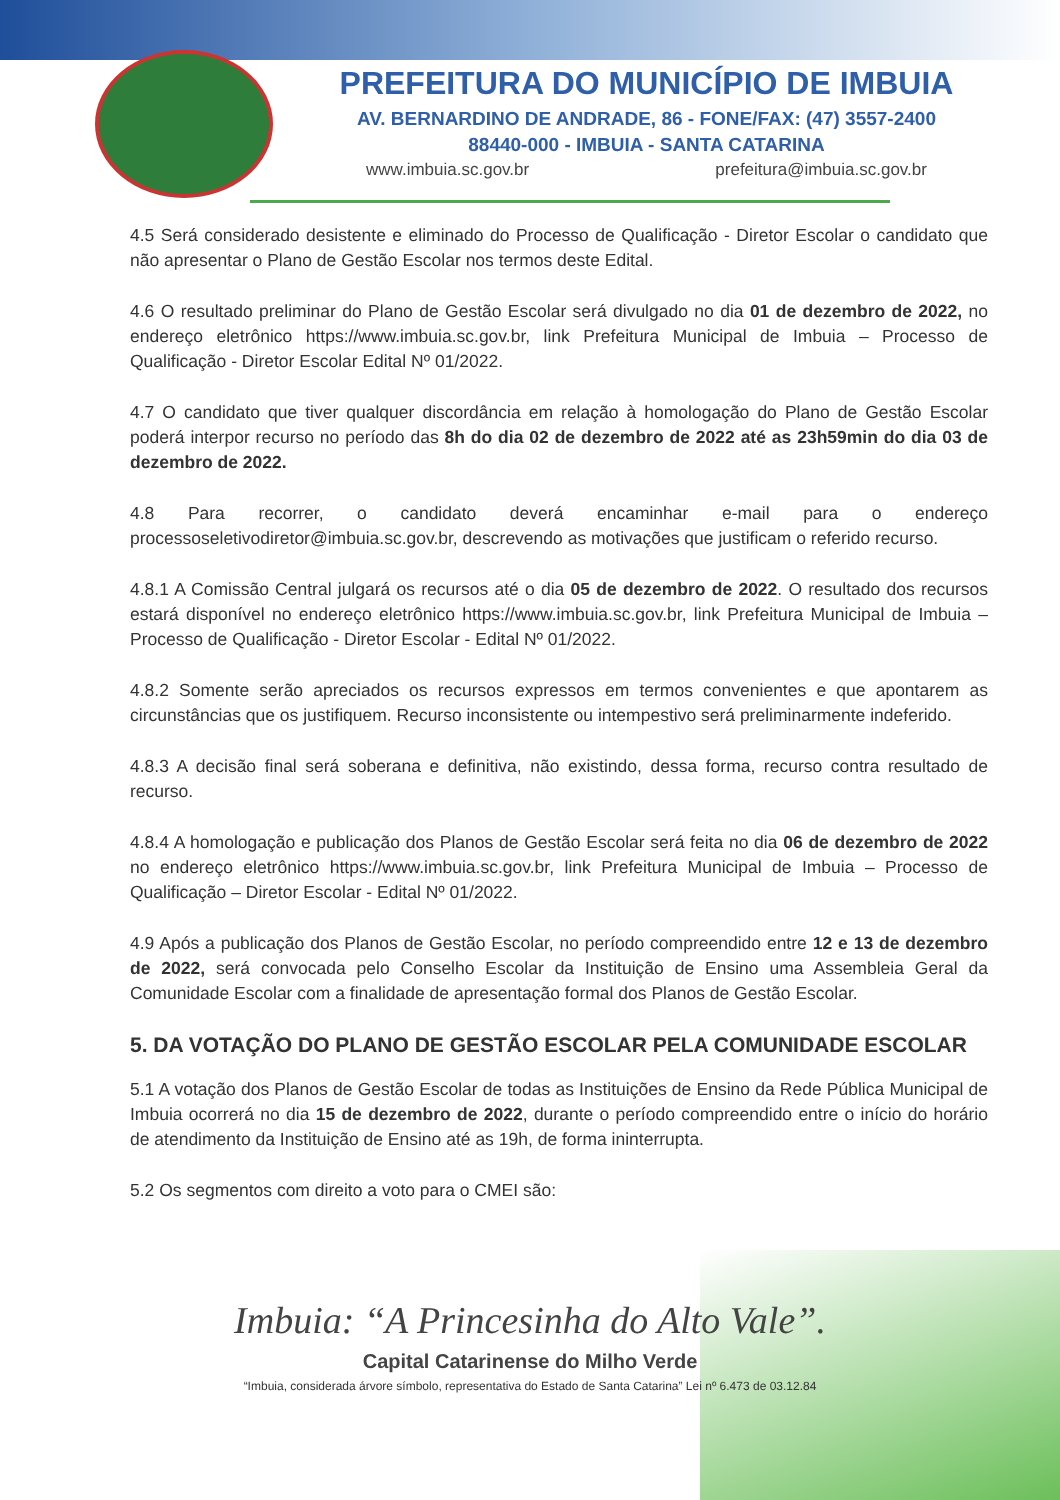PREFEITURA DO MUNICÍPIO DE IMBUIA
AV. BERNARDINO DE ANDRADE, 86 - FONE/FAX: (47) 3557-2400
88440-000 - IMBUIA - SANTA CATARINA
www.imbuia.sc.gov.br prefeitura@imbuia.sc.gov.br
4.5 Será considerado desistente e eliminado do Processo de Qualificação - Diretor Escolar o candidato que não apresentar o Plano de Gestão Escolar nos termos deste Edital.
4.6 O resultado preliminar do Plano de Gestão Escolar será divulgado no dia 01 de dezembro de 2022, no endereço eletrônico https://www.imbuia.sc.gov.br, link Prefeitura Municipal de Imbuia – Processo de Qualificação - Diretor Escolar Edital Nº 01/2022.
4.7 O candidato que tiver qualquer discordância em relação à homologação do Plano de Gestão Escolar poderá interpor recurso no período das 8h do dia 02 de dezembro de 2022 até as 23h59min do dia 03 de dezembro de 2022.
4.8 Para recorrer, o candidato deverá encaminhar e-mail para o endereço processoseletivodiretor@imbuia.sc.gov.br, descrevendo as motivações que justificam o referido recurso.
4.8.1 A Comissão Central julgará os recursos até o dia 05 de dezembro de 2022. O resultado dos recursos estará disponível no endereço eletrônico https://www.imbuia.sc.gov.br, link Prefeitura Municipal de Imbuia – Processo de Qualificação - Diretor Escolar - Edital Nº 01/2022.
4.8.2 Somente serão apreciados os recursos expressos em termos convenientes e que apontarem as circunstâncias que os justifiquem. Recurso inconsistente ou intempestivo será preliminarmente indeferido.
4.8.3 A decisão final será soberana e definitiva, não existindo, dessa forma, recurso contra resultado de recurso.
4.8.4 A homologação e publicação dos Planos de Gestão Escolar será feita no dia 06 de dezembro de 2022 no endereço eletrônico https://www.imbuia.sc.gov.br, link Prefeitura Municipal de Imbuia – Processo de Qualificação – Diretor Escolar - Edital Nº 01/2022.
4.9 Após a publicação dos Planos de Gestão Escolar, no período compreendido entre 12 e 13 de dezembro de 2022, será convocada pelo Conselho Escolar da Instituição de Ensino uma Assembleia Geral da Comunidade Escolar com a finalidade de apresentação formal dos Planos de Gestão Escolar.
5. DA VOTAÇÃO DO PLANO DE GESTÃO ESCOLAR PELA COMUNIDADE ESCOLAR
5.1 A votação dos Planos de Gestão Escolar de todas as Instituições de Ensino da Rede Pública Municipal de Imbuia ocorrerá no dia 15 de dezembro de 2022, durante o período compreendido entre o início do horário de atendimento da Instituição de Ensino até as 19h, de forma ininterrupta.
5.2 Os segmentos com direito a voto para o CMEI são:
Imbuia: “A Princesinha do Alto Vale”.
Capital Catarinense do Milho Verde
“Imbuia, considerada árvore símbolo, representativa do Estado de Santa Catarina” Lei nº 6.473 de 03.12.84